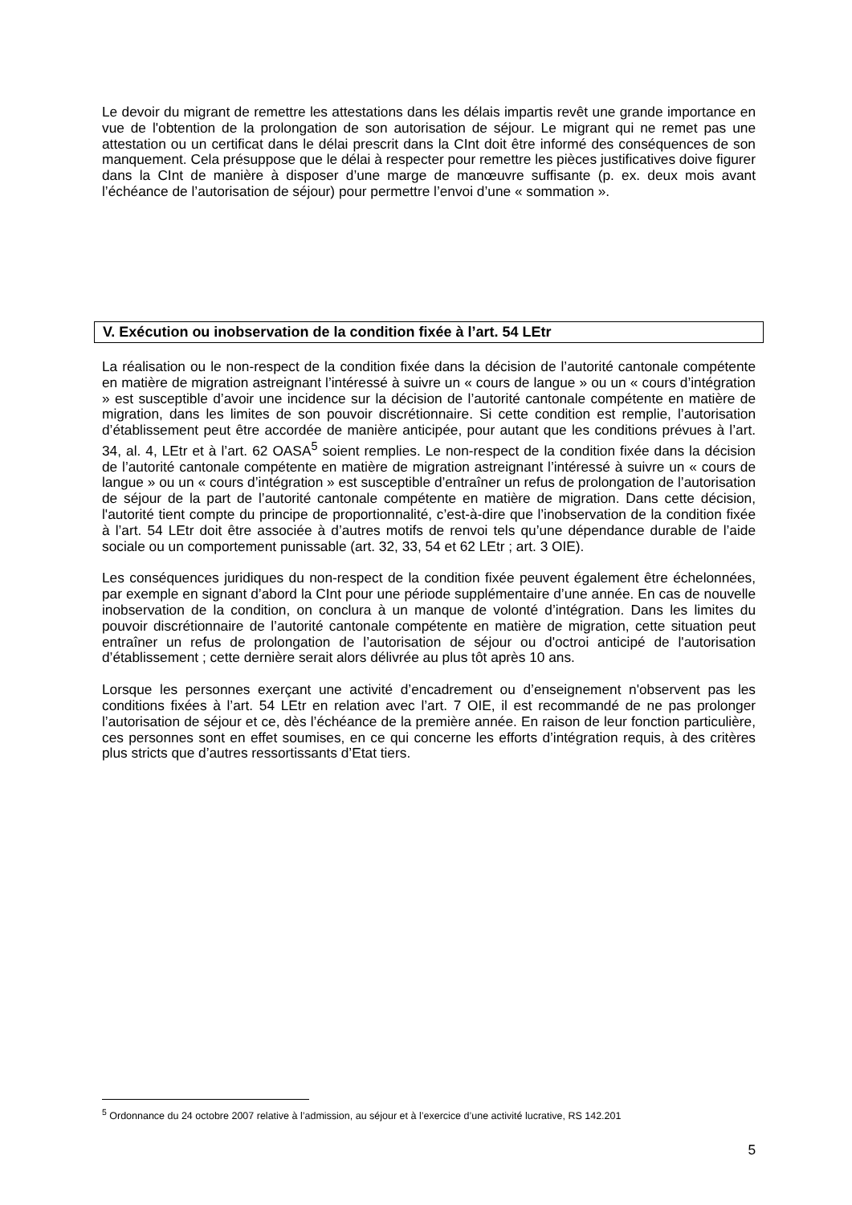Le devoir du migrant de remettre les attestations dans les délais impartis revêt une grande importance en vue de l'obtention de la prolongation de son autorisation de séjour. Le migrant qui ne remet pas une attestation ou un certificat dans le délai prescrit dans la CInt doit être informé des conséquences de son manquement. Cela présuppose que le délai à respecter pour remettre les pièces justificatives doive figurer dans la CInt de manière à disposer d’une marge de manœuvre suffisante (p. ex. deux mois avant l’échéance de l’autorisation de séjour) pour permettre l’envoi d’une « sommation ».
V. Exécution ou inobservation de la condition fixée à l’art. 54 LEtr
La réalisation ou le non-respect de la condition fixée dans la décision de l’autorité cantonale compétente en matière de migration astreignant l’intéressé à suivre un « cours de langue » ou un « cours d’intégration » est susceptible d’avoir une incidence sur la décision de l’autorité cantonale compétente en matière de migration, dans les limites de son pouvoir discrétionnaire. Si cette condition est remplie, l’autorisation d’établissement peut être accordée de manière anticipée, pour autant que les conditions prévues à l’art. 34, al. 4, LEtr et à l’art. 62 OASA<sup>5</sup> soient remplies. Le non-respect de la condition fixée dans la décision de l’autorité cantonale compétente en matière de migration astreignant l’intéressé à suivre un « cours de langue » ou un « cours d’intégration » est susceptible d’entraîner un refus de prolongation de l’autorisation de séjour de la part de l’autorité cantonale compétente en matière de migration. Dans cette décision, l'autorité tient compte du principe de proportionnalité, c’est-à-dire que l’inobservation de la condition fixée à l’art. 54 LEtr doit être associée à d’autres motifs de renvoi tels qu’une dépendance durable de l’aide sociale ou un comportement punissable (art. 32, 33, 54 et 62 LEtr ; art. 3 OIE).
Les conséquences juridiques du non-respect de la condition fixée peuvent également être échelonnées, par exemple en signant d’abord la CInt pour une période supplémentaire d’une année. En cas de nouvelle inobservation de la condition, on conclura à un manque de volonté d’intégration. Dans les limites du pouvoir discrétionnaire de l’autorité cantonale compétente en matière de migration, cette situation peut entraîner un refus de prolongation de l’autorisation de séjour ou d'octroi anticipé de l'autorisation d’établissement ; cette dernière serait alors délivrée au plus tôt après 10 ans.
Lorsque les personnes exerçant une activité d’encadrement ou d’enseignement n'observent pas les conditions fixées à l’art. 54 LEtr en relation avec l’art. 7 OIE, il est recommandé de ne pas prolonger l’autorisation de séjour et ce, dès l’échéance de la première année. En raison de leur fonction particulière, ces personnes sont en effet soumises, en ce qui concerne les efforts d’intégration requis, à des critères plus stricts que d’autres ressortissants d’Etat tiers.
<sup>5</sup> Ordonnance du 24 octobre 2007 relative à l’admission, au séjour et à l’exercice d’une activité lucrative, RS 142.201
5